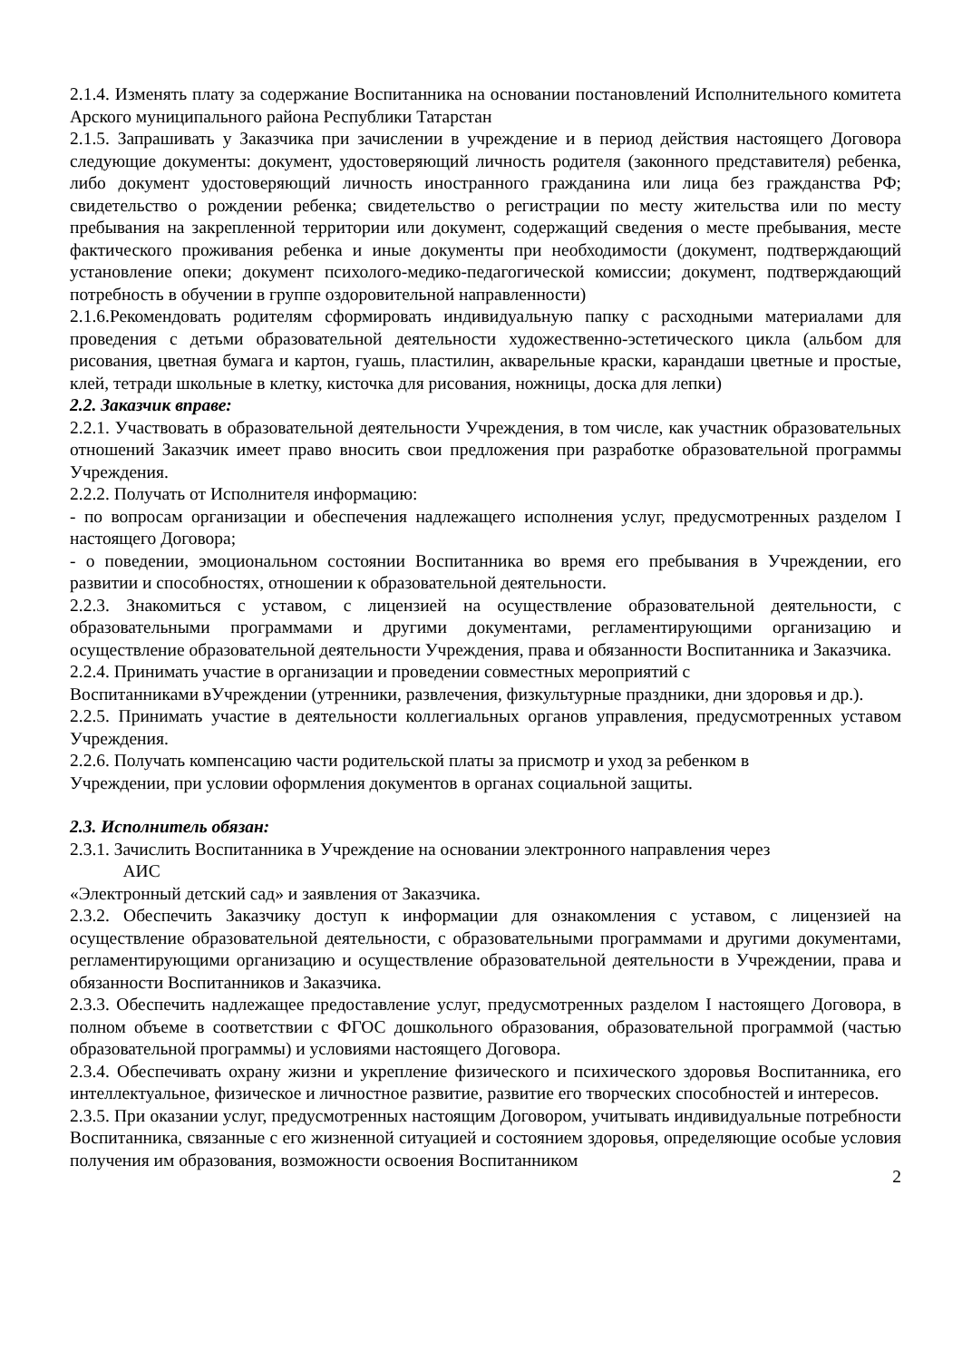2.1.4. Изменять плату за содержание Воспитанника на основании постановлений Исполнительного комитета Арского муниципального района Республики Татарстан
2.1.5. Запрашивать у Заказчика при зачислении в учреждение и в период действия настоящего Договора следующие документы: документ, удостоверяющий личность родителя (законного представителя) ребенка, либо документ удостоверяющий личность иностранного гражданина или лица без гражданства РФ; свидетельство о рождении ребенка; свидетельство о регистрации по месту жительства или по месту пребывания на закрепленной территории или документ, содержащий сведения о месте пребывания, месте фактического проживания ребенка и иные документы при необходимости (документ, подтверждающий установление опеки; документ психолого-медико-педагогической комиссии; документ, подтверждающий потребность в обучении в группе оздоровительной направленности)
2.1.6.Рекомендовать родителям сформировать индивидуальную папку с расходными материалами для проведения с детьми образовательной деятельности художественно-эстетического цикла (альбом для рисования, цветная бумага и картон, гуашь, пластилин, акварельные краски, карандаши цветные и простые, клей, тетради школьные в клетку, кисточка для рисования, ножницы, доска для лепки)
2.2. Заказчик вправе:
2.2.1. Участвовать в образовательной деятельности Учреждения, в том числе, как участник образовательных отношений Заказчик имеет право вносить свои предложения при разработке образовательной программы Учреждения.
2.2.2. Получать от Исполнителя информацию:
- по вопросам организации и обеспечения надлежащего исполнения услуг, предусмотренных разделом I настоящего Договора;
- о поведении, эмоциональном состоянии Воспитанника во время его пребывания в Учреждении, его развитии и способностях, отношении к образовательной деятельности.
2.2.3. Знакомиться с уставом, с лицензией на осуществление образовательной деятельности, с образовательными программами и другими документами, регламентирующими организацию и осуществление образовательной деятельности Учреждения, права и обязанности Воспитанника и Заказчика.
2.2.4. Принимать участие в организации и проведении совместных мероприятий с
Воспитанниками вУчреждении (утренники, развлечения, физкультурные праздники, дни здоровья и др.).
2.2.5. Принимать участие в деятельности коллегиальных органов управления, предусмотренных уставом Учреждения.
2.2.6. Получать компенсацию части родительской платы за присмотр и уход за ребенком в
Учреждении, при условии оформления документов в органах социальной защиты.
2.3. Исполнитель обязан:
2.3.1. Зачислить Воспитанника в Учреждение на основании электронного направления через
АИС
«Электронный детский сад» и заявления от Заказчика.
2.3.2. Обеспечить Заказчику доступ к информации для ознакомления с уставом, с лицензией на осуществление образовательной деятельности, с образовательными программами и другими документами, регламентирующими организацию и осуществление образовательной деятельности в Учреждении, права и обязанности Воспитанников и Заказчика.
2.3.3. Обеспечить надлежащее предоставление услуг, предусмотренных разделом I настоящего Договора, в полном объеме в соответствии с ФГОС дошкольного образования, образовательной программой (частью образовательной программы) и условиями настоящего Договора.
2.3.4. Обеспечивать охрану жизни и укрепление физического и психического здоровья Воспитанника, его интеллектуальное, физическое и личностное развитие, развитие его творческих способностей и интересов.
2.3.5. При оказании услуг, предусмотренных настоящим Договором, учитывать индивидуальные потребности Воспитанника, связанные с его жизненной ситуацией и состоянием здоровья, определяющие особые условия получения им образования, возможности освоения Воспитанником
2